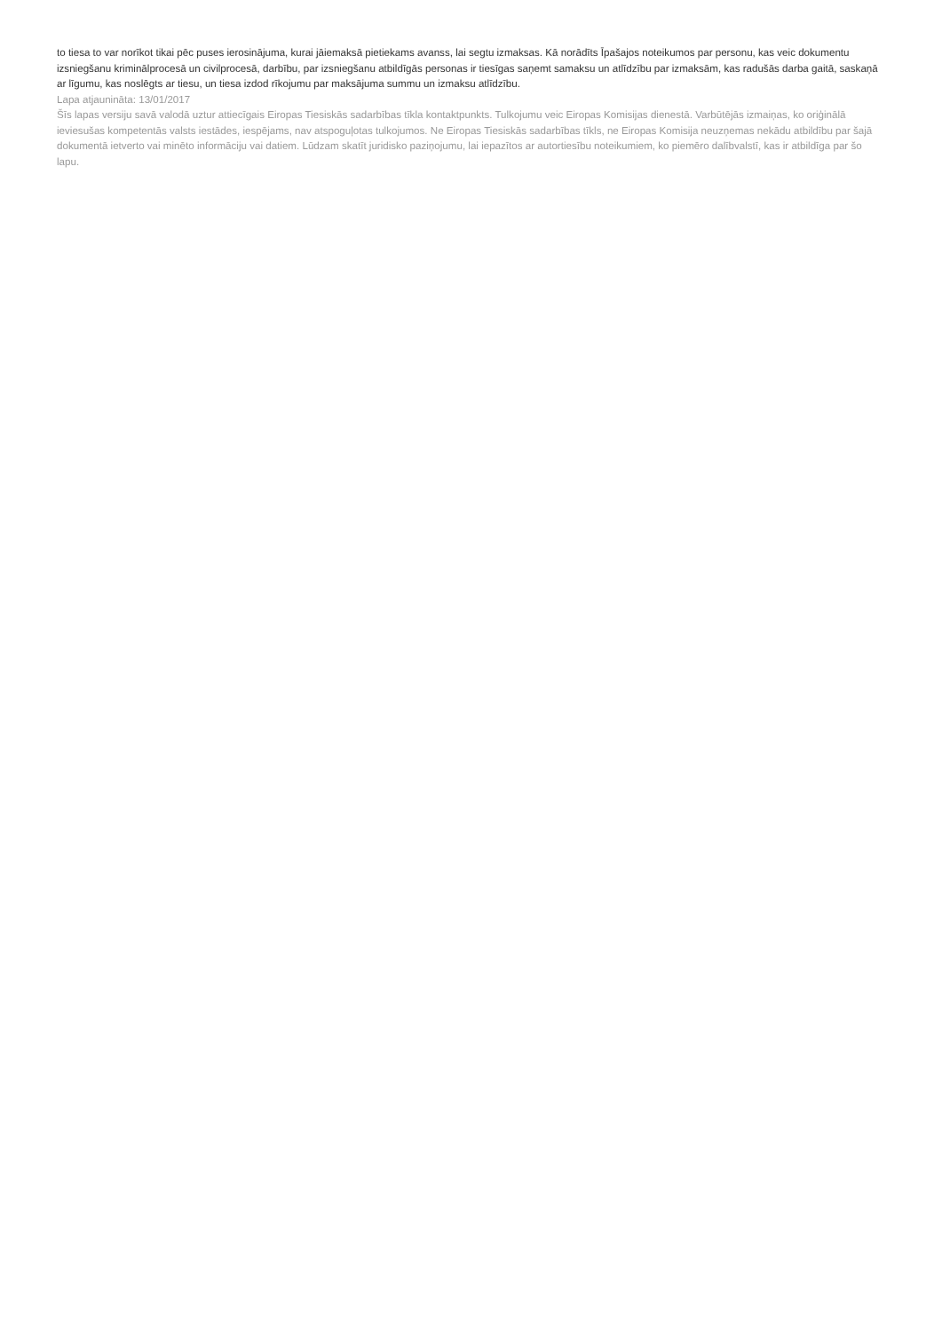to tiesa to var norīkot tikai pēc puses ierosinājuma, kurai jāiemaksā pietiekams avanss, lai segtu izmaksas. Kā norādīts Īpašajos noteikumos par personu, kas veic dokumentu izsniegšanu kriminālprocesā un civilprocesā, darbību, par izsniegšanu atbildīgās personas ir tiesīgas saņemt samaksu un atlīdzību par izmaksām, kas radušās darba gaitā, saskaņā ar līgumu, kas noslēgts ar tiesu, un tiesa izdod rīkojumu par maksājuma summu un izmaksu atlīdzību.
Lapa atjaunināta: 13/01/2017
Šīs lapas versiju savā valodā uztur attiecīgais Eiropas Tiesiskās sadarbības tīkla kontaktpunkts. Tulkojumu veic Eiropas Komisijas dienestā. Varbūtējās izmaiņas, ko oriģinālā ieviesušas kompetentās valsts iestādes, iespējams, nav atspoguļotas tulkojumos. Ne Eiropas Tiesiskās sadarbības tīkls, ne Eiropas Komisija neuzņemas nekādu atbildību par šajā dokumentā ietverto vai minēto informāciju vai datiem. Lūdzam skatīt juridisko paziņojumu, lai iepazītos ar autortiesību noteikumiem, ko piemēro dalībvalstī, kas ir atbildīga par šo lapu.